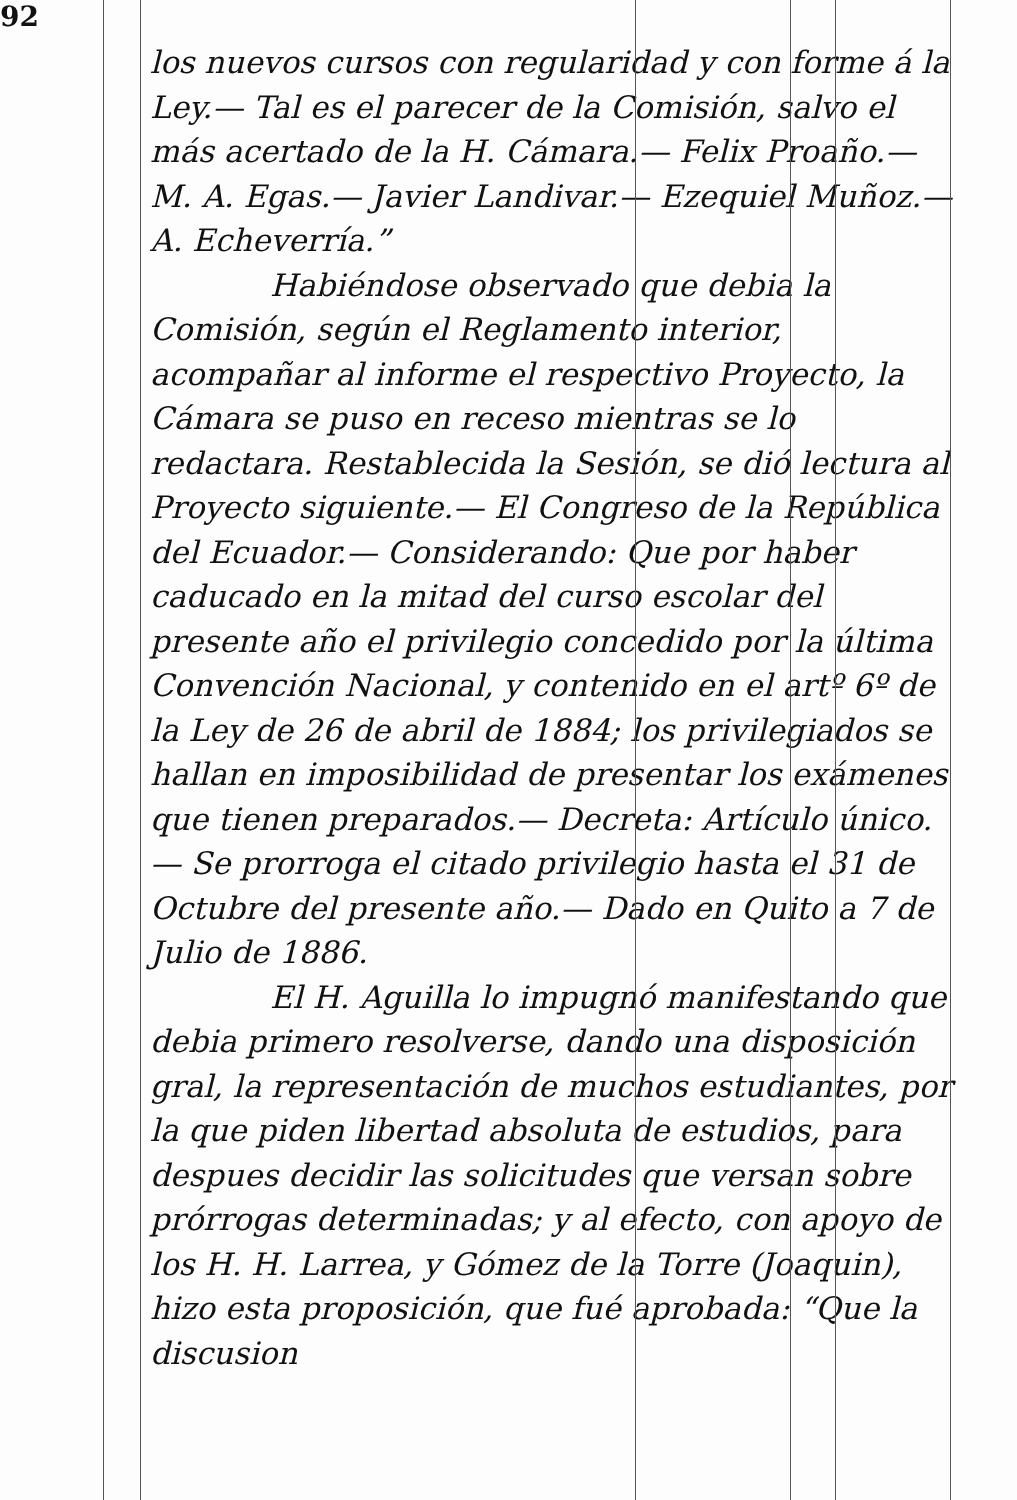92
los nuevos cursos con regularidad y con forme á la Ley.— Tal es el parecer de la Comisión, salvo el más acertado de la H. Cámara.— Felix Proaño.— M. A. Egas.— Javier Landivar.— Ezequiel Muñoz.— A. Echeverría.”
Habiéndose observado que debia la Comisión, según el Reglamento interior, acompañar al informe el respectivo Proyecto, la Cámara se puso en receso mientras se lo redactara. Restablecida la Sesión, se dió lectura al Proyecto siguiente.— El Congreso de la República del Ecuador.— Considerando: Que por haber caducado en la mitad del curso escolar del presente año el privilegio concedido por la última Convención Nacional, y contenido en el artº 6º de la Ley de 26 de abril de 1884; los privilegiados se hallan en imposibilidad de presentar los exámenes que tienen preparados.— Decreta: Artículo único.— Se prorroga el citado privilegio hasta el 31 de Octubre del presente año.— Dado en Quito a 7 de Julio de 1886.
El H. Aguilla lo impugnó manifestando que debia primero resolverse, dando una disposición gral, la representación de muchos estudiantes, por la que piden libertad absoluta de estudios, para despues decidir las solicitudes que versan sobre prórrogas determinadas; y al efecto, con apoyo de los H. H. Larrea, y Gómez de la Torre (Joaquin), hizo esta proposición, que fué aprobada: “Que la discusion